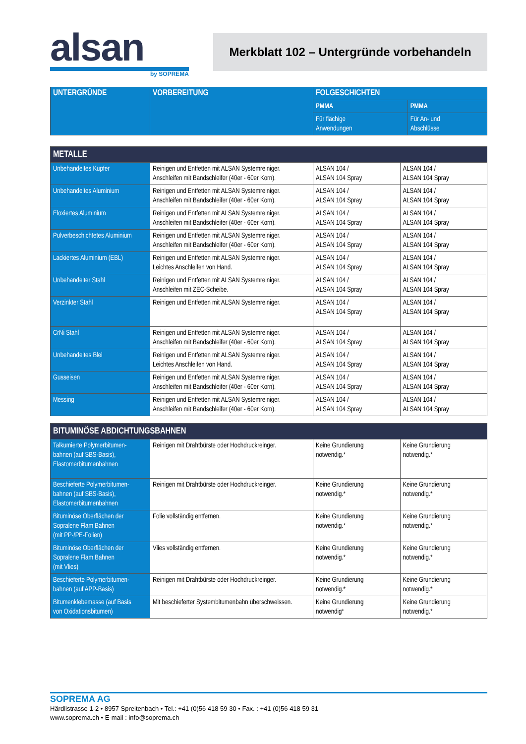alsan
by SOPREMA
Merkblatt 102 – Untergründe vorbehandeln
| UNTERGRÜNDE | VORBEREITUNG | FOLGESCHICHTEN | |
| --- | --- | --- | --- |
| | | PMMA | PMMA |
| | | Für flächige Anwendungen | Für An- und Abschlüsse |
| METALLE | | | |
| Unbehandeltes Kupfer | Reinigen und Entfetten mit ALSAN Systemreiniger. Anschleifen mit Bandschleifer (40er - 60er Korn). | ALSAN 104 / ALSAN 104 Spray | ALSAN 104 / ALSAN 104 Spray |
| Unbehandeltes Aluminium | Reinigen und Entfetten mit ALSAN Systemreiniger. Anschleifen mit Bandschleifer (40er - 60er Korn). | ALSAN 104 / ALSAN 104 Spray | ALSAN 104 / ALSAN 104 Spray |
| Eloxiertes Aluminium | Reinigen und Entfetten mit ALSAN Systemreiniger. Anschleifen mit Bandschleifer (40er - 60er Korn). | ALSAN 104 / ALSAN 104 Spray | ALSAN 104 / ALSAN 104 Spray |
| Pulverbeschichtetes Aluminium | Reinigen und Entfetten mit ALSAN Systemreiniger. Anschleifen mit Bandschleifer (40er - 60er Korn). | ALSAN 104 / ALSAN 104 Spray | ALSAN 104 / ALSAN 104 Spray |
| Lackiertes Aluminium (EBL) | Reinigen und Entfetten mit ALSAN Systemreiniger. Leichtes Anschleifen von Hand. | ALSAN 104 / ALSAN 104 Spray | ALSAN 104 / ALSAN 104 Spray |
| Unbehandelter Stahl | Reinigen und Entfetten mit ALSAN Systemreiniger. Anschleifen mit ZEC-Scheibe. | ALSAN 104 / ALSAN 104 Spray | ALSAN 104 / ALSAN 104 Spray |
| Verzinkter Stahl | Reinigen und Entfetten mit ALSAN Systemreiniger. | ALSAN 104 / ALSAN 104 Spray | ALSAN 104 / ALSAN 104 Spray |
| CrNi Stahl | Reinigen und Entfetten mit ALSAN Systemreiniger. Anschleifen mit Bandschleifer (40er - 60er Korn). | ALSAN 104 / ALSAN 104 Spray | ALSAN 104 / ALSAN 104 Spray |
| Unbehandeltes Blei | Reinigen und Entfetten mit ALSAN Systemreiniger. Leichtes Anschleifen von Hand. | ALSAN 104 / ALSAN 104 Spray | ALSAN 104 / ALSAN 104 Spray |
| Gusseisen | Reinigen und Entfetten mit ALSAN Systemreiniger. Anschleifen mit Bandschleifer (40er - 60er Korn). | ALSAN 104 / ALSAN 104 Spray | ALSAN 104 / ALSAN 104 Spray |
| Messing | Reinigen und Entfetten mit ALSAN Systemreiniger. Anschleifen mit Bandschleifer (40er - 60er Korn). | ALSAN 104 / ALSAN 104 Spray | ALSAN 104 / ALSAN 104 Spray |
| BITUMINÖSE ABDICHTUNGSBAHNEN | | | |
| Talkumierte Polymerbitumen- bahnen (auf SBS-Basis), Elastomerbitumenbahnen | Reinigen mit Drahtbürste oder Hochdruckreinger. | Keine Grundierung notwendig.* | Keine Grundierung notwendig.* |
| Beschieferte Polymerbitumen- bahnen (auf SBS-Basis), Elastomerbitumenbahnen | Reinigen mit Drahtbürste oder Hochdruckreinger. | Keine Grundierung notwendig.* | Keine Grundierung notwendig.* |
| Bituminöse Oberflächen der Sopralene Flam Bahnen (mit PP-/PE-Folien) | Folie vollständig entfernen. | Keine Grundierung notwendig.* | Keine Grundierung notwendig.* |
| Bituminöse Oberflächen der Sopralene Flam Bahnen (mit Vlies) | Vlies vollständig entfernen. | Keine Grundierung notwendig.* | Keine Grundierung notwendig.* |
| Beschieferte Polymerbitumen- bahnen (auf APP-Basis) | Reinigen mit Drahtbürste oder Hochdruckreinger. | Keine Grundierung notwendig.* | Keine Grundierung notwendig.* |
| Bitumenklebemasse (auf Basis von Oxidationsbitumen) | Mit beschieferter Systembitumenbahn überschweissen. | Keine Grundierung notwendig* | Keine Grundierung notwendig.* |
SOPREMA AG
Härdlistrasse 1-2 • 8957 Spreitenbach • Tel.: +41 (0)56 418 59 30 • Fax. : +41 (0)56 418 59 31
www.soprema.ch • E-mail : info@soprema.ch